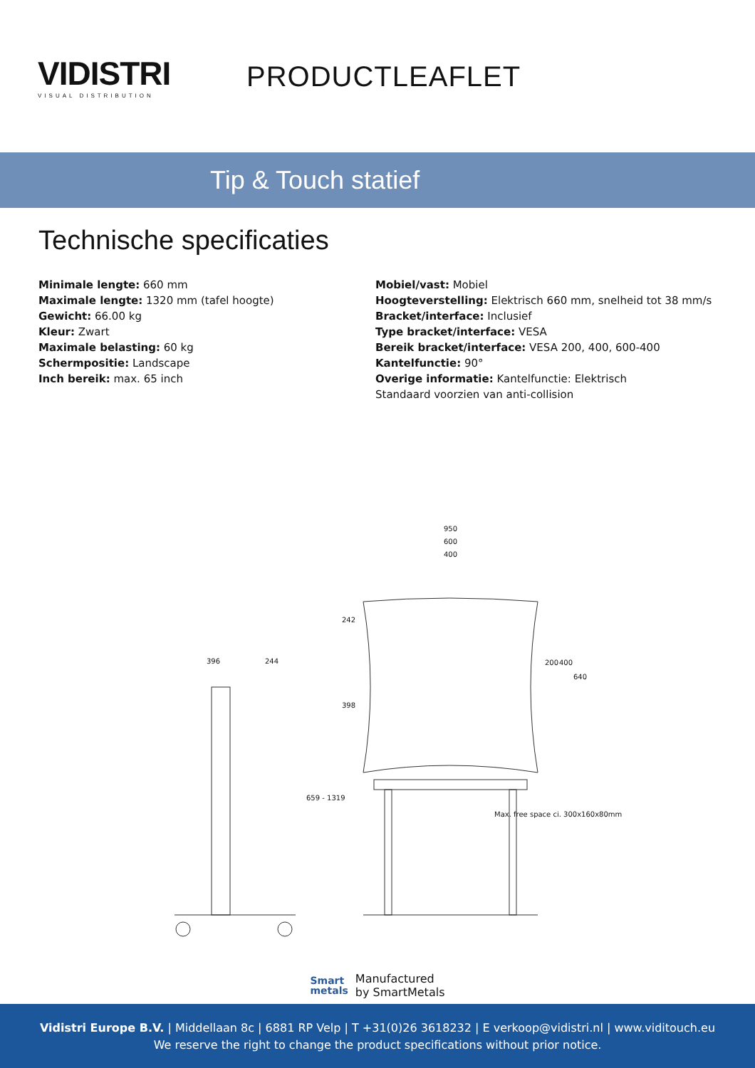VIDISTRI
VISUAL DISTRIBUTION
PRODUCTLEAFLET
Tip & Touch statief
Technische specificaties
Minimale lengte: 660 mm
Maximale lengte: 1320 mm (tafel hoogte)
Gewicht: 66.00 kg
Kleur: Zwart
Maximale belasting: 60 kg
Schermpositie: Landscape
Inch bereik: max. 65 inch
Mobiel/vast: Mobiel
Hoogteverstelling: Elektrisch 660 mm, snelheid tot 38 mm/s
Bracket/interface: Inclusief
Type bracket/interface: VESA
Bereik bracket/interface: VESA 200, 400, 600-400
Kantelfunctie: 90°
Overige informatie: Kantelfunctie: Elektrisch
Standaard voorzien van anti-collision
396 244
659 - 1319
950
600
400
242
398
200 400
640
Max. free space ci. 300x160x80mm
Smart
metals
Manufactured
by SmartMetals
Vidistri Europe B.V. | Middellaan 8c | 6881 RP Velp | T +31(0)26 3618232 | E verkoop@vidistri.nl | www.viditouch.eu
We reserve the right to change the product specifications without prior notice.